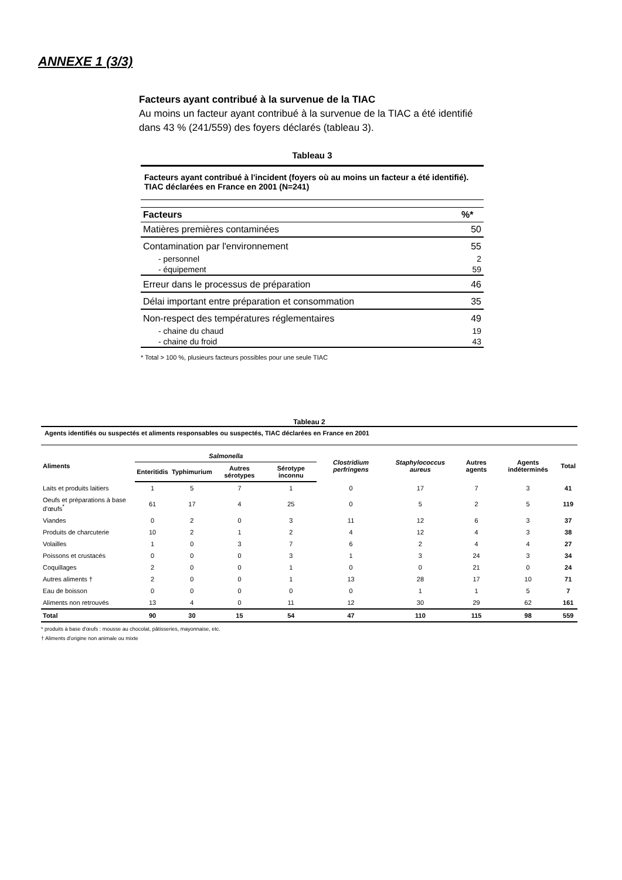ANNEXE 1 (3/3)
Facteurs ayant contribué à la survenue de la TIAC
Au moins un facteur ayant contribué à la survenue de la TIAC a été identifié dans 43 % (241/559) des foyers déclarés (tableau 3).
Tableau 3
Facteurs ayant contribué à l'incident (foyers où au moins un facteur a été identifié). TIAC déclarées en France en 2001 (N=241)
| Facteurs | %* |
| --- | --- |
| Matières premières contaminées | 50 |
| Contamination par l'environnement | 55 |
| - personnel | 2 |
| - équipement | 59 |
| Erreur dans le processus de préparation | 46 |
| Délai important entre préparation et consommation | 35 |
| Non-respect des températures réglementaires | 49 |
| - chaine du chaud | 19 |
| - chaine du froid | 43 |
* Total > 100 %, plusieurs facteurs possibles pour une seule TIAC
Tableau 2
Agents identifiés ou suspectés et aliments responsables ou suspectés, TIAC déclarées en France en 2001
| Aliments | Salmonella | | | | Clostridium perfringens | Staphylococcus aureus | Autres agents | Agents indéterminés | Total |
| --- | --- | --- | --- | --- | --- | --- | --- | --- | --- |
| | Enteritidis | Typhimurium | Autres sérotypes | Sérotype inconnu | | | | | |
| Laits et produits laitiers | 1 | 5 | 7 | 1 | 0 | 17 | 7 | 3 | 41 |
| Oeufs et préparations à base d'œufs<sup>*</sup> | 61 | 17 | 4 | 25 | 0 | 5 | 2 | 5 | 119 |
| Viandes | 0 | 2 | 0 | 3 | 11 | 12 | 6 | 3 | 37 |
| Produits de charcuterie | 10 | 2 | 1 | 2 | 4 | 12 | 4 | 3 | 38 |
| Volailles | 1 | 0 | 3 | 7 | 6 | 2 | 4 | 4 | 27 |
| Poissons et crustacés | 0 | 0 | 0 | 3 | 1 | 3 | 24 | 3 | 34 |
| Coquillages | 2 | 0 | 0 | 1 | 0 | 0 | 21 | 0 | 24 |
| Autres aliments † | 2 | 0 | 0 | 1 | 13 | 28 | 17 | 10 | 71 |
| Eau de boisson | 0 | 0 | 0 | 0 | 0 | 1 | 1 | 5 | 7 |
| Aliments non retrouvés | 13 | 4 | 0 | 11 | 12 | 30 | 29 | 62 | 161 |
| Total | 90 | 30 | 15 | 54 | 47 | 110 | 115 | 98 | 559 |
* produits à base d'œufs : mousse au chocolat, pâtisseries, mayonnaise, etc.
† Aliments d'origine non animale ou mixte